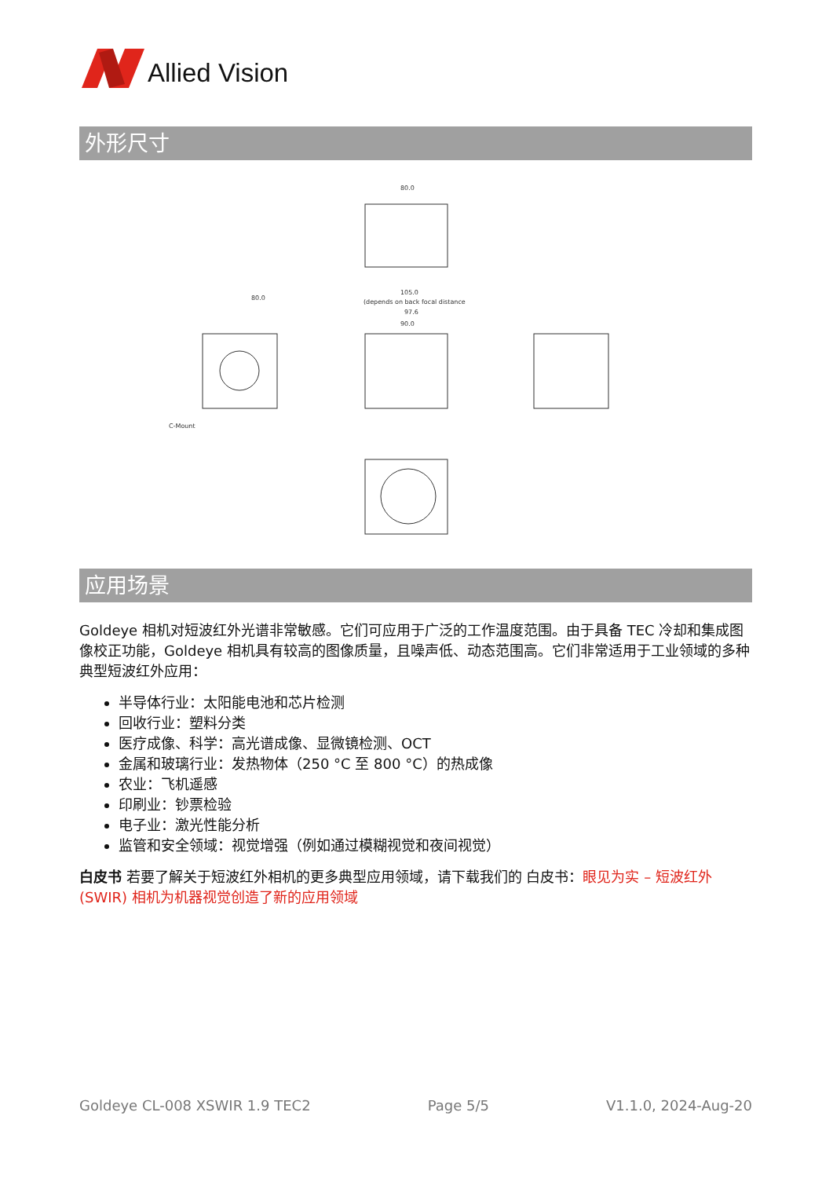Allied Vision
外形尺寸
80.0
80.0
105.0
(depends on back focal distance
97.6
90.0
C-Mount
应用场景
Goldeye 相机对短波红外光谱非常敏感。它们可应用于广泛的工作温度范围。由于具备 TEC 冷却和集成图像校正功能，Goldeye 相机具有较高的图像质量，且噪声低、动态范围高。它们非常适用于工业领域的多种典型短波红外应用：
半导体行业：太阳能电池和芯片检测
回收行业：塑料分类
医疗成像、科学：高光谱成像、显微镜检测、OCT
金属和玻璃行业：发热物体（250 °C 至 800 °C）的热成像
农业：飞机遥感
印刷业：钞票检验
电子业：激光性能分析
监管和安全领域：视觉增强（例如通过模糊视觉和夜间视觉）
白皮书 若要了解关于短波红外相机的更多典型应用领域，请下载我们的 白皮书：眼见为实 – 短波红外 (SWIR) 相机为机器视觉创造了新的应用领域
Goldeye CL-008 XSWIR 1.9 TEC2 Page 5/5 V1.1.0, 2024-Aug-20